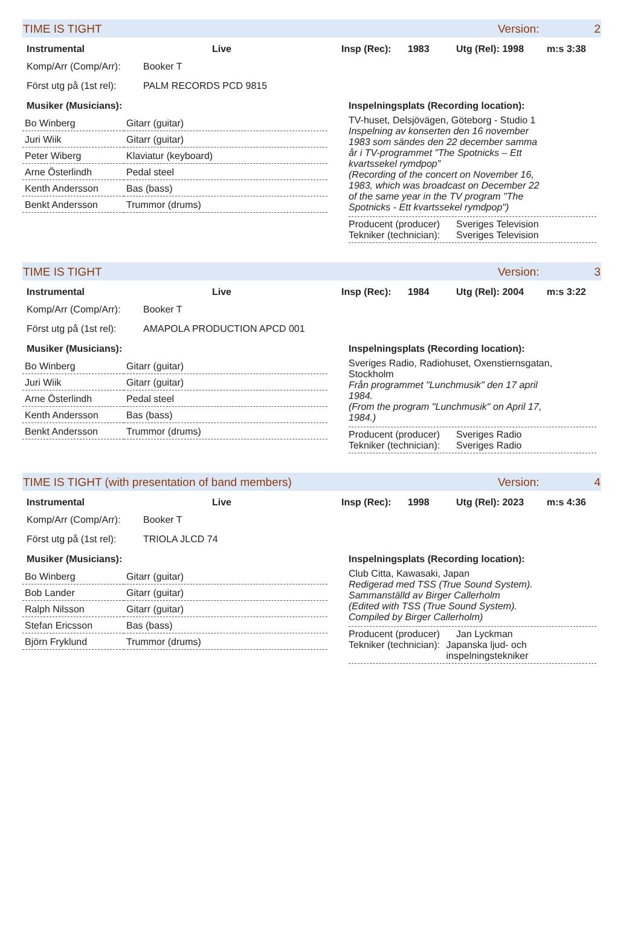TIME IS TIGHT Version: 2
Instrumental Live Insp (Rec): 1983 Utg (Rel): 1998 m:s 3:38
Komp/Arr (Comp/Arr): Booker T
Först utg på (1st rel): PALM RECORDS PCD 9815
Musiker (Musicians):
| Bo Winberg | Gitarr (guitar) |
| Juri Wiik | Gitarr (guitar) |
| Peter Wiberg | Klaviatur (keyboard) |
| Arne Österlindh | Pedal steel |
| Kenth Andersson | Bas (bass) |
| Benkt Andersson | Trummor (drums) |
Inspelningsplats (Recording location):
TV-huset, Delsjövägen, Göteborg - Studio 1
Inspelning av konserten den 16 november 1983 som sändes den 22 december samma år i TV-programmet ”The Spotnicks – Ett kvartssekel rymdpop”
(Recording of the concert on November 16, 1983, which was broadcast on December 22 of the same year in the TV program "The Spotnicks - Ett kvartssekel rymdpop")
Producent (producer) Sveriges Television
Tekniker (technician): Sveriges Television
TIME IS TIGHT Version: 3
Instrumental Live Insp (Rec): 1984 Utg (Rel): 2004 m:s 3:22
Komp/Arr (Comp/Arr): Booker T
Först utg på (1st rel): AMAPOLA PRODUCTION APCD 001
Musiker (Musicians):
| Bo Winberg | Gitarr (guitar) |
| Juri Wiik | Gitarr (guitar) |
| Arne Österlindh | Pedal steel |
| Kenth Andersson | Bas (bass) |
| Benkt Andersson | Trummor (drums) |
Inspelningsplats (Recording location):
Sveriges Radio, Radiohuset, Oxenstiernsgatan, Stockholm
Från programmet "Lunchmusik" den 17 april 1984.
(From the program "Lunchmusik" on April 17, 1984.)
Producent (producer) Sveriges Radio
Tekniker (technician): Sveriges Radio
TIME IS TIGHT (with presentation of band members) Version: 4
Instrumental Live Insp (Rec): 1998 Utg (Rel): 2023 m:s 4:36
Komp/Arr (Comp/Arr): Booker T
Först utg på (1st rel): TRIOLA JLCD 74
Musiker (Musicians):
| Bo Winberg | Gitarr (guitar) |
| Bob Lander | Gitarr (guitar) |
| Ralph Nilsson | Gitarr (guitar) |
| Stefan Ericsson | Bas (bass) |
| Björn Fryklund | Trummor (drums) |
Inspelningsplats (Recording location):
Club Citta, Kawasaki, Japan
Redigerad med TSS (True Sound System). Sammanställd av Birger Callerholm
(Edited with TSS (True Sound System). Compiled by Birger Callerholm)
Producent (producer) Jan Lyckman
Tekniker (technician): Japanska ljud- och inspelningstekniker